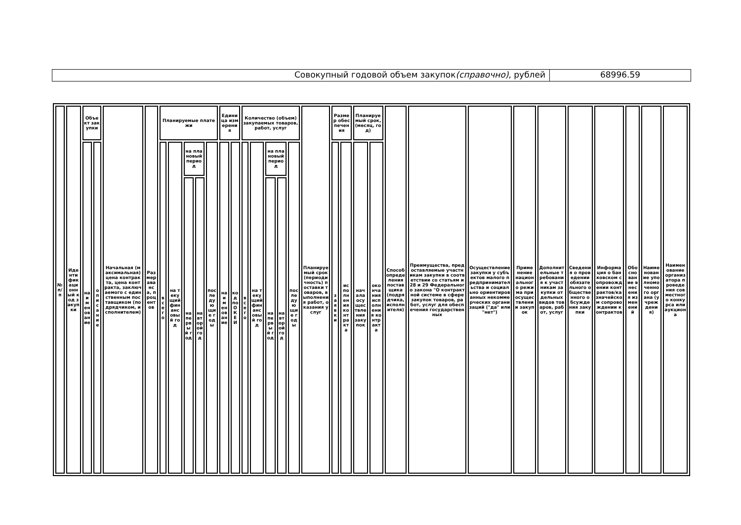Совокупный годовой объем закупок(справочно), рублей
68996.59
| № п/п | Идентификационный код закупки | Объект закупки | | Начальная (максимальная) цена контракта, цена контракта, заключаемого с единственным поставщиком (подрядчиком, исполнителем) | Размер аванса, процентов | Планируемые платежи | | | | | Единица измерения | | Количество (объем) закупаемых товаров, работ, услуг | | | | | Планируемый срок (периодичность) поставки товаров, выполнения работ, оказания услуг | Размер обеспечения | | Планируемый срок, (месяц, год) | | Способ определения поставщика (подрядчика, исполнителя) | Преимущества, предоставляемые участникам закупки в соответствии со статьям и 28 и 29 Федерального закона "О контрактной системе в сфере закупок товаров, работ, услуг для обеспечения государственных | Осуществление закупки у субъектов малого предпринимательства и социально ориентированных некоммерческих организаций ("да" или "нет") | Применение национального режима при осуществлении закупок | Дополнительные требования к участникам закупки отдельных видов товаров, работ, услуг | Сведения о проведении обязательного общественного обсуждения закупки | Информация о банковском сопровождении контрактов/казначейском сопровождении контрактов | Обоснование внесения изменений | Наименование уполномоченного органа (учреждения) | Наименование организатора проведения совместного конкурса или аукциона |
| | | наименование | описание | | | всего | на текущий финансовый год | на плановый период | | последующие годы | наименование | код по ОКЕИ | всего | на текущий финансовый год | на плановый период | | последующие годы | | заявки | исполнения контракта | начала осуществления закупок | окончания исполнения контракта | | | | | | | | | | |
| | | | | | | | | на первый год | на второй год | | | | | | на первый год | на второй год | | | | | | | | | | | | | | | | |